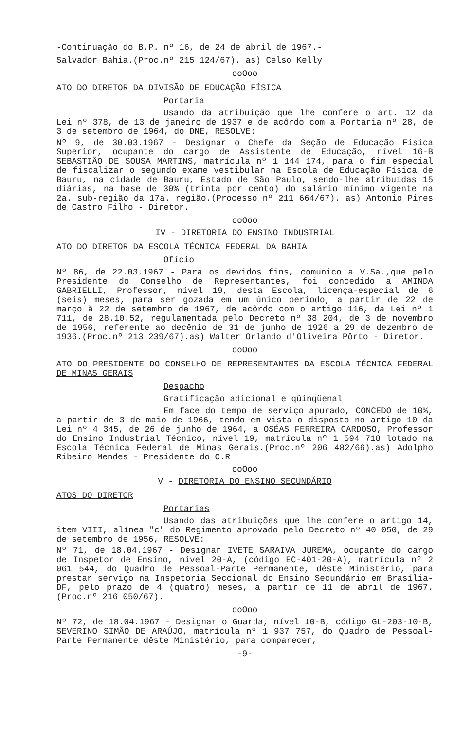-Continuação do B.P. nº 16, de 24 de abril de 1967.-
Salvador Bahia.(Proc.nº 215 124/67). as) Celso Kelly
ooOoo
ATO DO DIRETOR DA DIVISÃO DE EDUCAÇÃO FÍSICA
Portaria
Usando da atribuição que lhe confere o art. 12 da Lei nº 378, de 13 de janeiro de 1937 e de acôrdo com a Portaria nº 28, de 3 de setembro de 1964, do DNE, RESOLVE:
Nº 9, de 30.03.1967 - Designar o Chefe da Seção de Educação Física Superior, ocupante do cargo de Assistente de Educação, nível 16-B SEBASTIÃO DE SOUSA MARTINS, matrícula nº 1 144 174, para o fim especial de fiscalizar o segundo exame vestibular na Escola de Educação Física de Bauru, na cidade de Bauru, Estado de São Paulo, sendo-lhe atribuídas 15 diárias, na base de 30% (trinta por cento) do salário mínimo vigente na 2a. sub-região da 17a. região.(Processo nº 211 664/67). as) Antonio Pires de Castro Filho - Diretor.
ooOoo
IV - DIRETORIA DO ENSINO INDUSTRIAL
ATO DO DIRETOR DA ESCOLA TÉCNICA FEDERAL DA BAHIA
Ofício
Nº 86, de 22.03.1967 - Para os devidos fins, comunico a V.Sa.,que pelo Presidente do Conselho de Representantes, foi concedido a AMINDA GABRIELLI, Professor, nível 19, desta Escola, licença-especial de 6 (seis) meses, para ser gozada em um único período, a partir de 22 de março à 22 de setembro de 1967, de acôrdo com o artigo 116, da Lei nº 1 711, de 28.10.52, regulamentada pelo Decreto nº 38 204, de 3 de novembro de 1956, referente ao decênio de 31 de junho de 1926 a 29 de dezembro de 1936.(Proc.nº 213 239/67).as) Walter Orlando d'Oliveira Pôrto - Diretor.
ooOoo
ATO DO PRESIDENTE DO CONSELHO DE REPRESENTANTES DA ESCOLA TÉCNICA FEDERAL DE MINAS GERAIS
Despacho
Gratificação adicional e qüinqüenal
Em face do tempo de serviço apurado, CONCEDO de 10%, a partir de 3 de maio de 1966, tendo em vista o disposto no artigo 10 da Lei nº 4 345, de 26 de junho de 1964, a OSÉAS FERREIRA CARDOSO, Professor do Ensino Industrial Técnico, nível 19, matrícula nº 1 594 718 lotado na Escola Técnica Federal de Minas Gerais.(Proc.nº 206 482/66).as) Adolpho Ribeiro Mendes - Presidente do C.R
ooOoo
V - DIRETORIA DO ENSINO SECUNDÁRIO
ATOS DO DIRETOR
Portarias
Usando das atribuições que lhe confere o artigo 14, item VIII, alínea "c" do Regimento aprovado pelo Decreto nº 40 050, de 29 de setembro de 1956, RESOLVE:
Nº 71, de 18.04.1967 - Designar IVETE SARAIVA JUREMA, ocupante do cargo de Inspetor de Ensino, nível 20-A, (código EC-401-20-A), matrícula nº 2 061 544, do Quadro de Pessoal-Parte Permanente, dêste Ministério, para prestar serviço na Inspetoria Seccional do Ensino Secundário em Brasília-DF, pelo prazo de 4 (quatro) meses, a partir de 11 de abril de 1967.(Proc.nº 216 050/67).
ooOoo
Nº 72, de 18.04.1967 - Designar o Guarda, nível 10-B, código GL-203-10-B, SEVERINO SIMÃO DE ARAÚJO, matrícula nº 1 937 757, do Quadro de Pessoal-Parte Permanente dêste Ministério, para comparecer,
-9-